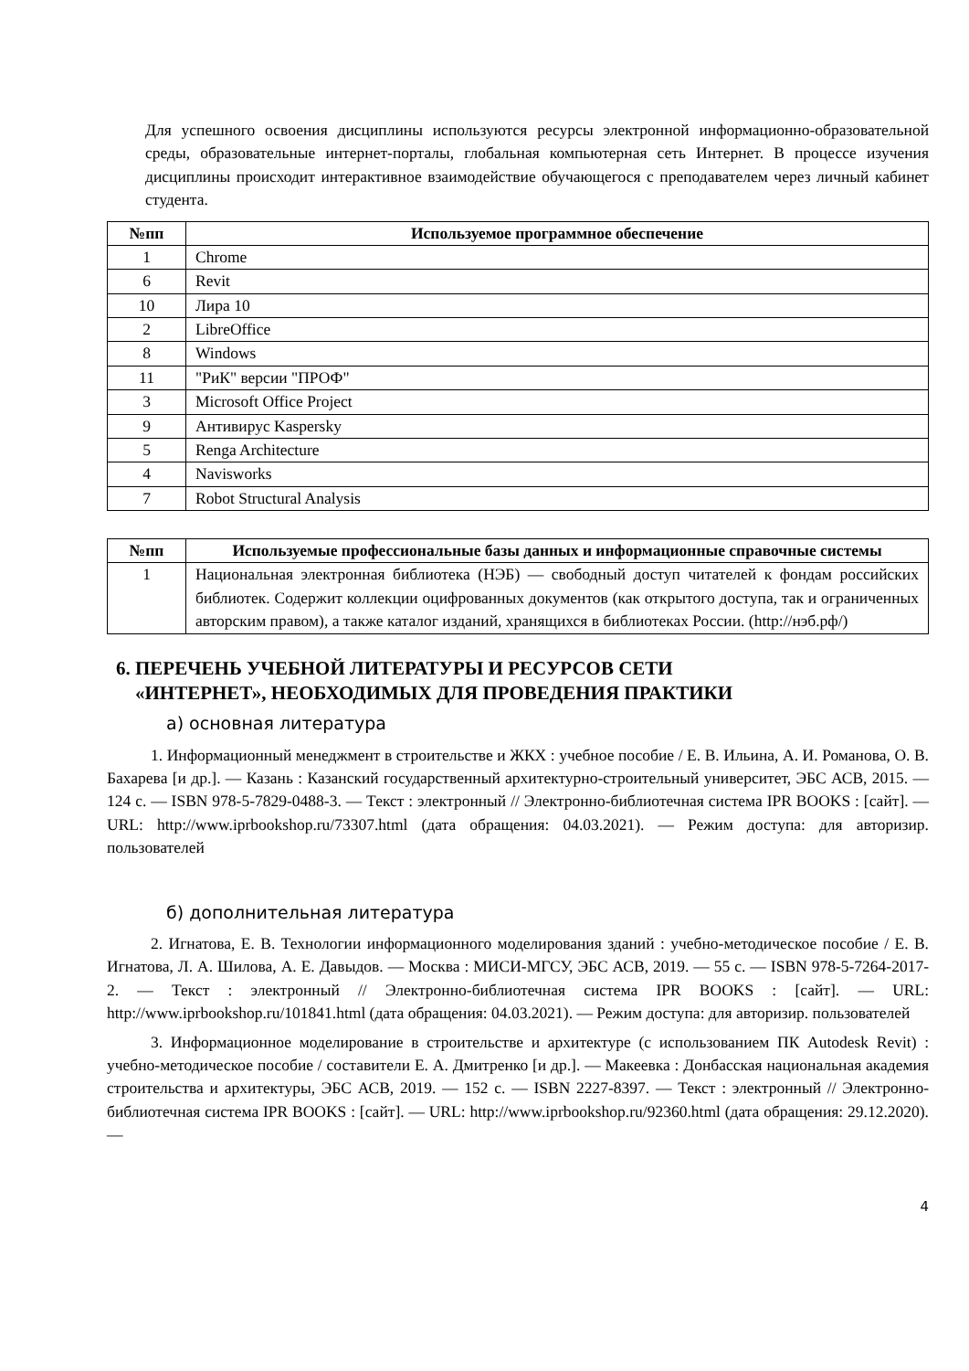Для успешного освоения дисциплины используются ресурсы электронной информационно-образовательной среды, образовательные интернет-порталы, глобальная компьютерная сеть Интернет. В процессе изучения дисциплины происходит интерактивное взаимодействие обучающегося с преподавателем через личный кабинет студента.
| №пп | Используемое программное обеспечение |
| --- | --- |
| 1 | Chrome |
| 6 | Revit |
| 10 | Лира 10 |
| 2 | LibreOffice |
| 8 | Windows |
| 11 | "РиК" версии "ПРОФ" |
| 3 | Microsoft Office Project |
| 9 | Антивирус Kaspersky |
| 5 | Renga Architecture |
| 4 | Navisworks |
| 7 | Robot Structural Analysis |
| №пп | Используемые профессиональные базы данных и информационные справочные системы |
| --- | --- |
| 1 | Национальная электронная библиотека (НЭБ) — свободный доступ читателей к фондам российских библиотек. Содержит коллекции оцифрованных документов (как открытого доступа, так и ограниченных авторским правом), а также каталог изданий, хранящихся в библиотеках России. (http://нэб.рф/) |
6. ПЕРЕЧЕНЬ УЧЕБНОЙ ЛИТЕРАТУРЫ И РЕСУРСОВ СЕТИ
«ИНТЕРНЕТ», НЕОБХОДИМЫХ ДЛЯ ПРОВЕДЕНИЯ ПРАКТИКИ
а) основная литература
1. Информационный менеджмент в строительстве и ЖКХ : учебное пособие / Е. В. Ильина, А. И. Романова, О. В. Бахарева [и др.]. — Казань : Казанский государственный архитектурно-строительный университет, ЭБС АСВ, 2015. — 124 c. — ISBN 978-5-7829-0488-3. — Текст : электронный // Электронно-библиотечная система IPR BOOKS : [сайт]. — URL: http://www.iprbookshop.ru/73307.html (дата обращения: 04.03.2021). — Режим доступа: для авторизир. пользователей
б) дополнительная литература
2. Игнатова, Е. В. Технологии информационного моделирования зданий : учебно-методическое пособие / Е. В. Игнатова, Л. А. Шилова, А. Е. Давыдов. — Москва : МИСИ-МГСУ, ЭБС АСВ, 2019. — 55 c. — ISBN 978-5-7264-2017-2. — Текст : электронный // Электронно-библиотечная система IPR BOOKS : [сайт]. — URL: http://www.iprbookshop.ru/101841.html (дата обращения: 04.03.2021). — Режим доступа: для авторизир. пользователей
3. Информационное моделирование в строительстве и архитектуре (с использованием ПК Autodesk Revit) : учебно-методическое пособие / составители Е. А. Дмитренко [и др.]. — Макеевка : Донбасская национальная академия строительства и архитектуры, ЭБС АСВ, 2019. — 152 c. — ISBN 2227-8397. — Текст : электронный // Электронно-библиотечная система IPR BOOKS : [сайт]. — URL: http://www.iprbookshop.ru/92360.html (дата обращения: 29.12.2020). —
4